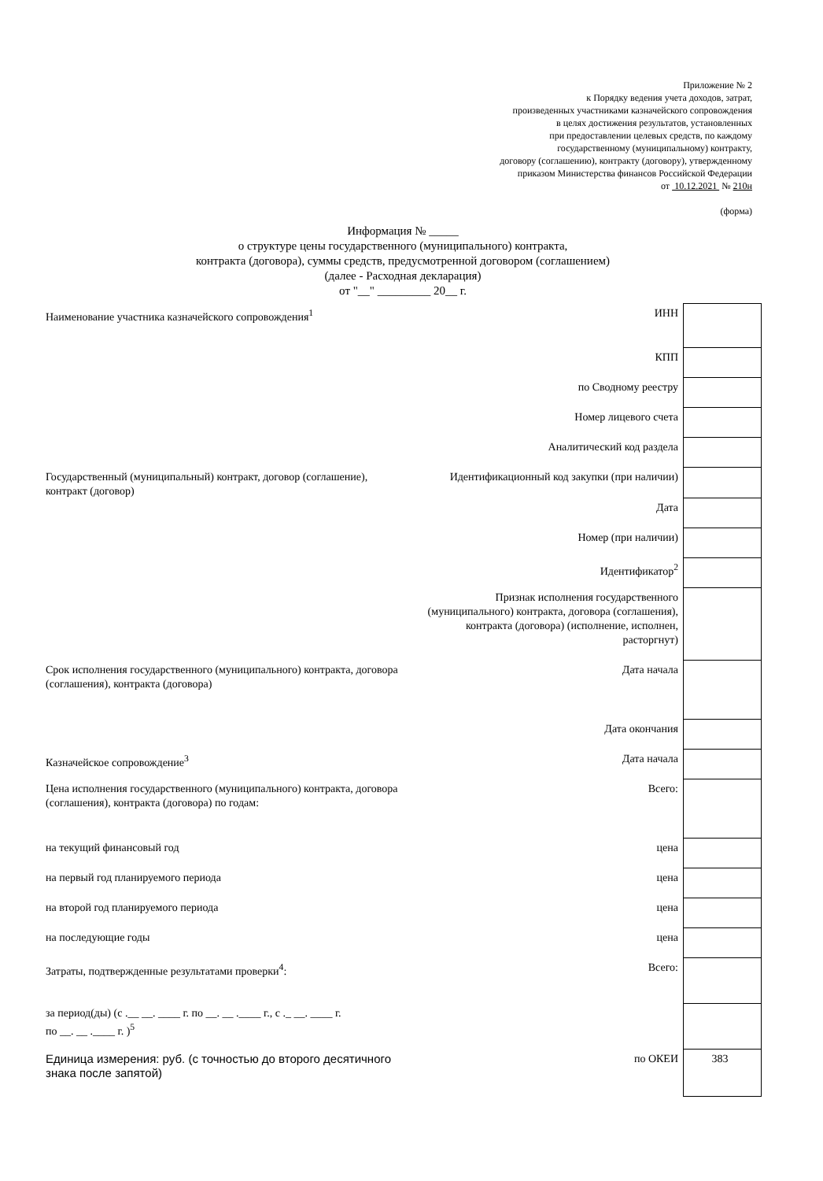Приложение № 2
к Порядку ведения учета доходов, затрат,
произведенных участниками казначейского сопровождения
в целях достижения результатов, установленных
при предоставлении целевых средств, по каждому
государственному (муниципальному) контракту,
договору (соглашению), контракту (договору), утвержденному
приказом Министерства финансов Российской Федерации
от 10.12.2021 № 210н
(форма)
Информация № _____
о структуре цены государственного (муниципального) контракта,
контракта (договора), суммы средств, предусмотренной договором (соглашением)
(далее - Расходная декларация)
от "__" _________ 20__ г.
| Наименование участника казначейского сопровождения<sup>1</sup> | ИНН | |
| | КПП | |
| | по Сводному реестру | |
| | Номер лицевого счета | |
| | Аналитический код раздела | |
| Государственный (муниципальный) контракт, договор (соглашение), контракт (договор) | Идентификационный код закупки (при наличии) | |
| | Дата | |
| | Номер (при наличии) | |
| | Идентификатор<sup>2</sup> | |
| | Признак исполнения государственного (муниципального) контракта, договора (соглашения), контракта (договора) (исполнение, исполнен, расторгнут) | |
| Срок исполнения государственного (муниципального) контракта, договора (соглашения), контракта (договора) | Дата начала | |
| | Дата окончания | |
| Казначейское сопровождение<sup>3</sup> | Дата начала | |
| Цена исполнения государственного (муниципального) контракта, договора (соглашения), контракта (договора) по годам: | Всего: | |
| на текущий финансовый год | цена | |
| на первый год планируемого периода | цена | |
| на второй год планируемого периода | цена | |
| на последующие годы | цена | |
| Затраты, подтвержденные результатами проверки<sup>4</sup>: | Всего: | |
| за период(ды) (с .__ __. ____ г. по __. __ .____ г., с ._ __. ____ г. по __. __ .____ г. )<sup>5</sup> | | |
| Единица измерения: руб. (с точностью до второго десятичного знака после запятой) | по ОКЕИ | 383 |